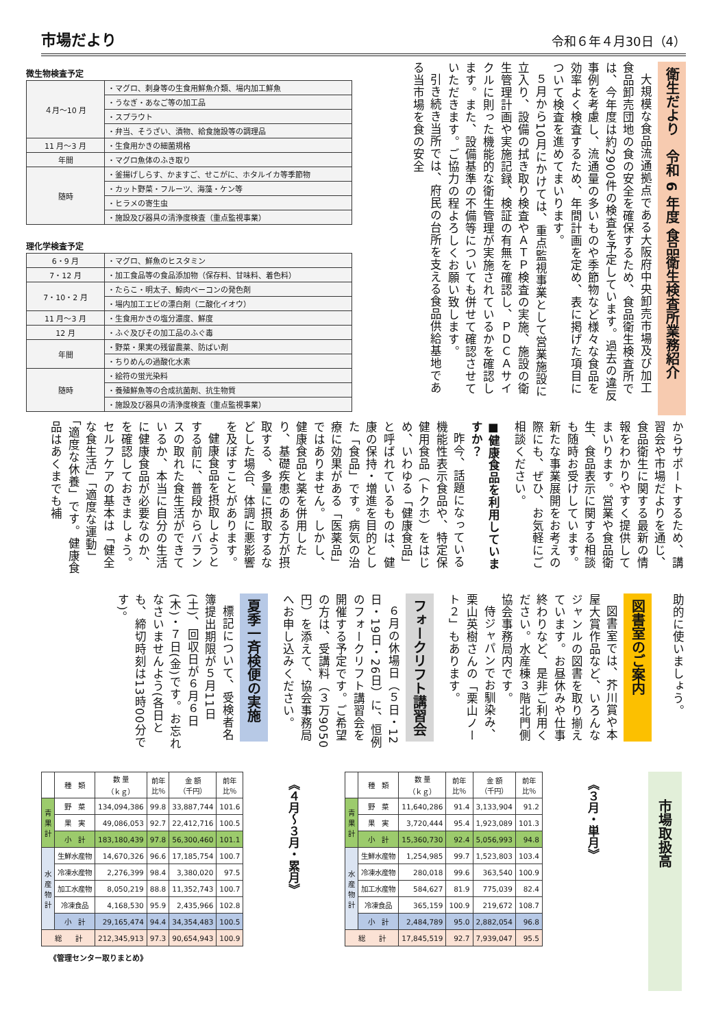市場だより
令和６年４月30日（4）
衛生だより　令和 6 年度 食品衛生検査所業務紹介
大規模な食品流通拠点である大阪府中央卸売市場及び加工食品卸売団地の食の安全を確保するため、食品衛生検査所では、今年度は約2900件の検査を予定しています。過去の違反事例を考慮し、流通量の多いものや季節物など様々な食品を効率よく検査するため、年間計画を定め、表に掲げた項目について検査を進めてまいります。
５月から10月にかけては、重点監視事業として営業施設に立入り、設備の拭き取り検査やＡＴＰ検査の実施、施設の衛生管理計画や実施記録、検証の有無を確認し、ＰＤＣＡサイクルに則った機能的な衛生管理が実施されているかを確認します。また、設備基準の不備等についても併せて確認させていただきます。ご協力の程よろしくお願い致します。
引き続き当所では、府民の台所を支える食品供給基地である当市場を食の安全
微生物検査予定
| ４月～10 月 | ・マグロ、刺身等の生食用鮮魚介類、場内加工鮮魚 |
| | ・うなぎ・あなご等の加工品 |
| | ・スプラウト |
| | ・弁当、そうざい、漬物、給食施設等の調理品 |
| 11 月～3 月 | ・生食用かきの細菌規格 |
| 年間 | ・マグロ魚体のふき取り |
| 随時 | ・釜揚げしらす、かますご、せこがに、ホタルイカ等季節物 |
| | ・カット野菜・フルーツ、海藻・ケン等 |
| | ・ヒラメの寄生虫 |
| | ・施設及び器具の清浄度検査（重点監視事業） |
理化学検査予定
| 6・9 月 | ・マグロ、鮮魚のヒスタミン |
| 7・12 月 | ・加工食品等の食品添加物（保存料、甘味料、着色料） |
| 7・10・2 月 | ・たらこ・明太子、鯨肉ベーコンの発色剤 |
| | ・場内加工エビの漂白剤（二酸化イオウ） |
| 11 月～3 月 | ・生食用かきの塩分濃度、鮮度 |
| 12 月 | ・ふぐ及びその加工品のふぐ毒 |
| 年間 | ・野菜・果実の残留農薬、防ばい剤 |
| | ・ちりめんの過酸化水素 |
| 随時 | ・絵符の蛍光染料 |
| | ・養殖鮮魚等の合成抗菌剤、抗生物質 |
| | ・施設及び器具の清浄度検査（重点監視事業） |
からサポートするため、講習会や市場だよりを通じ、食品衛生に関する最新の情報をわかりやすく提供してまいります。営業や食品衛生、食品表示に関する相談も随時お受けしています。新たな事業展開をお考えの際にも、ぜひ、お気軽にご相談ください。
■健康食品を利用していますか？
昨今、話題になっている機能性表示食品や、特定保健用食品（トクホ）をはじめ、いわゆる「健康食品」と呼ばれているものは、健康の保持・増進を目的とした「食品」です。病気の治療に効果がある「医薬品」ではありません。しかし、健康食品と薬を併用したり、基礎疾患のある方が摂取する、多量に摂取するなどした場合、体調に悪影響を及ぼすことがあります。
健康食品を摂取しようとする前に、普段からバランスの取れた食生活ができているか、本当に自分の生活に健康食品が必要なのか、を確認しておきましょう。セルフケアの基本は「健全な食生活」「適度な運動」「適度な休養」です。健康食品はあくまでも補
助的に使いましょう。
図書室のご案内
図書室では、芥川賞や本屋大賞作品など、いろんなジャンルの図書を取り揃えています。お昼休みや仕事終わりなど、是非ご利用ください。水産棟３階北門側協会事務局内です。
侍ジャパンでお馴染み、栗山英樹さんの「栗山ノート２」もあります。
フォークリフト講習会
６月の休場日（５日・12日・19日・26日）に、恒例のフォークリフト講習会を開催する予定です。ご希望の方は、受講料（３万9050円）を添えて、協会事務局へお申し込みください。
夏季一斉検便の実施
標記について、受検者名簿提出期限が５月11日(土)、回収日が６月６日(木)・７日(金)です。お忘れなさいませんよう(各日とも、締切時刻は13時00分です)。
市場取扱高
《３月・単月》
| | 種 類 | 数 量 （ｋｇ） | 前年 比％ | 金 額 （千円） | 前年 比％ |
| --- | --- | --- | --- | --- | --- |
| 青 果 計 | 野 菜 | 11,640,286 | 91.4 | 3,133,904 | 91.2 |
| | 果 実 | 3,720,444 | 95.4 | 1,923,089 | 101.3 |
| | 小 計 | 15,360,730 | 92.4 | 5,056,993 | 94.8 |
| 水 産 物 計 | 生鮮水産物 | 1,254,985 | 99.7 | 1,523,803 | 103.4 |
| | 冷凍水産物 | 280,018 | 99.6 | 363,540 | 100.9 |
| | 加工水産物 | 584,627 | 81.9 | 775,039 | 82.4 |
| | 冷凍食品 | 365,159 | 100.9 | 219,672 | 108.7 |
| | 小 計 | 2,484,789 | 95.0 | 2,882,054 | 96.8 |
| 総 計 | | 17,845,519 | 92.7 | 7,939,047 | 95.5 |
《４月～３月・累月》
| | 種 類 | 数 量 （ｋｇ） | 前年 比％ | 金 額 （千円） | 前年 比％ |
| --- | --- | --- | --- | --- | --- |
| 青 果 計 | 野 菜 | 134,094,386 | 99.8 | 33,887,744 | 101.6 |
| | 果 実 | 49,086,053 | 92.7 | 22,412,716 | 100.5 |
| | 小 計 | 183,180,439 | 97.8 | 56,300,460 | 101.1 |
| 水 産 物 計 | 生鮮水産物 | 14,670,326 | 96.6 | 17,185,754 | 100.7 |
| | 冷凍水産物 | 2,276,399 | 98.4 | 3,380,020 | 97.5 |
| | 加工水産物 | 8,050,219 | 88.8 | 11,352,743 | 100.7 |
| | 冷凍食品 | 4,168,530 | 95.9 | 2,435,966 | 102.8 |
| | 小 計 | 29,165,474 | 94.4 | 34,354,483 | 100.5 |
| 総 計 | | 212,345,913 | 97.3 | 90,654,943 | 100.9 |
《管理センター取りまとめ》